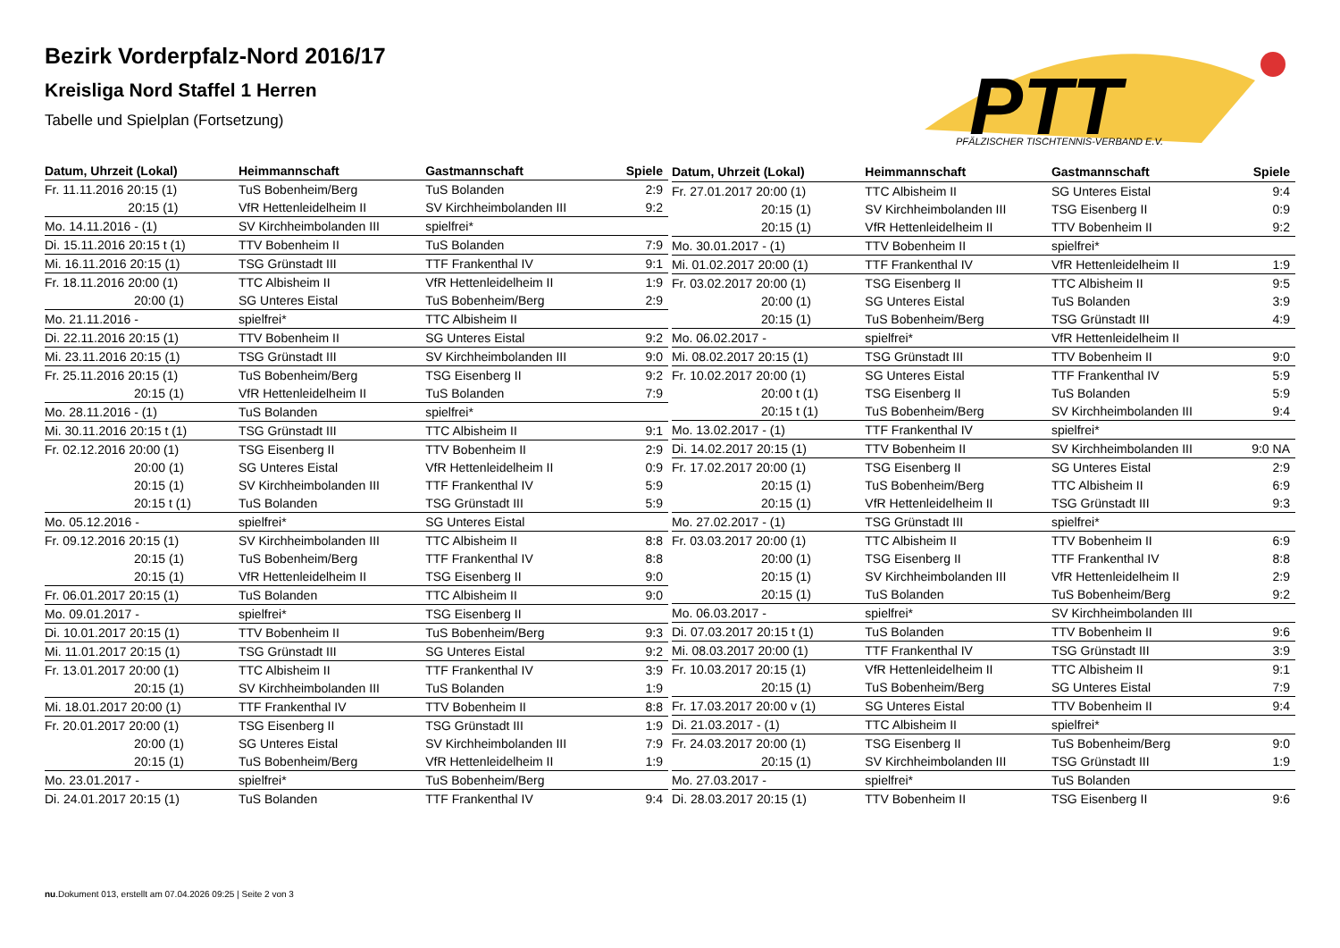PTT
PFÄLZISCHER TISCHTENNIS-VERBAND E.V.
Bezirk Vorderpfalz-Nord 2016/17
Kreisliga Nord Staffel 1 Herren
Tabelle und Spielplan (Fortsetzung)
| Datum, Uhrzeit (Lokal) | Heimmannschaft | Gastmannschaft | Spiele |
| --- | --- | --- | --- |
| Fr. 11.11.2016 20:15 (1) | TuS Bobenheim/Berg | TuS Bolanden | 2:9 |
| 20:15 (1) | VfR Hettenleidelheim II | SV Kirchheimbolanden III | 9:2 |
| Mo. 14.11.2016 - (1) | SV Kirchheimbolanden III | spielfrei* | |
| Di. 15.11.2016 20:15 t (1) | TTV Bobenheim II | TuS Bolanden | 7:9 |
| Mi. 16.11.2016 20:15 (1) | TSG Grünstadt III | TTF Frankenthal IV | 9:1 |
| Fr. 18.11.2016 20:00 (1) | TTC Albisheim II | VfR Hettenleidelheim II | 1:9 |
| 20:00 (1) | SG Unteres Eistal | TuS Bobenheim/Berg | 2:9 |
| Mo. 21.11.2016 - | spielfrei* | TTC Albisheim II | |
| Di. 22.11.2016 20:15 (1) | TTV Bobenheim II | SG Unteres Eistal | 9:2 |
| Mi. 23.11.2016 20:15 (1) | TSG Grünstadt III | SV Kirchheimbolanden III | 9:0 |
| Fr. 25.11.2016 20:15 (1) | TuS Bobenheim/Berg | TSG Eisenberg II | 9:2 |
| 20:15 (1) | VfR Hettenleidelheim II | TuS Bolanden | 7:9 |
| Mo. 28.11.2016 - (1) | TuS Bolanden | spielfrei* | |
| Mi. 30.11.2016 20:15 t (1) | TSG Grünstadt III | TTC Albisheim II | 9:1 |
| Fr. 02.12.2016 20:00 (1) | TSG Eisenberg II | TTV Bobenheim II | 2:9 |
| 20:00 (1) | SG Unteres Eistal | VfR Hettenleidelheim II | 0:9 |
| 20:15 (1) | SV Kirchheimbolanden III | TTF Frankenthal IV | 5:9 |
| 20:15 t (1) | TuS Bolanden | TSG Grünstadt III | 5:9 |
| Mo. 05.12.2016 - | spielfrei* | SG Unteres Eistal | |
| Fr. 09.12.2016 20:15 (1) | SV Kirchheimbolanden III | TTC Albisheim II | 8:8 |
| 20:15 (1) | TuS Bobenheim/Berg | TTF Frankenthal IV | 8:8 |
| 20:15 (1) | VfR Hettenleidelheim II | TSG Eisenberg II | 9:0 |
| Fr. 06.01.2017 20:15 (1) | TuS Bolanden | TTC Albisheim II | 9:0 |
| Mo. 09.01.2017 - | spielfrei* | TSG Eisenberg II | |
| Di. 10.01.2017 20:15 (1) | TTV Bobenheim II | TuS Bobenheim/Berg | 9:3 |
| Mi. 11.01.2017 20:15 (1) | TSG Grünstadt III | SG Unteres Eistal | 9:2 |
| Fr. 13.01.2017 20:00 (1) | TTC Albisheim II | TTF Frankenthal IV | 3:9 |
| 20:15 (1) | SV Kirchheimbolanden III | TuS Bolanden | 1:9 |
| Mi. 18.01.2017 20:00 (1) | TTF Frankenthal IV | TTV Bobenheim II | 8:8 |
| Fr. 20.01.2017 20:00 (1) | TSG Eisenberg II | TSG Grünstadt III | 1:9 |
| 20:00 (1) | SG Unteres Eistal | SV Kirchheimbolanden III | 7:9 |
| 20:15 (1) | TuS Bobenheim/Berg | VfR Hettenleidelheim II | 1:9 |
| Mo. 23.01.2017 - | spielfrei* | TuS Bobenheim/Berg | |
| Di. 24.01.2017 20:15 (1) | TuS Bolanden | TTF Frankenthal IV | 9:4 |
| Datum, Uhrzeit (Lokal) | Heimmannschaft | Gastmannschaft | Spiele |
| --- | --- | --- | --- |
| Fr. 27.01.2017 20:00 (1) | TTC Albisheim II | SG Unteres Eistal | 9:4 |
| 20:15 (1) | SV Kirchheimbolanden III | TSG Eisenberg II | 0:9 |
| 20:15 (1) | VfR Hettenleidelheim II | TTV Bobenheim II | 9:2 |
| Mo. 30.01.2017 - (1) | TTV Bobenheim II | spielfrei* | |
| Mi. 01.02.2017 20:00 (1) | TTF Frankenthal IV | VfR Hettenleidelheim II | 1:9 |
| Fr. 03.02.2017 20:00 (1) | TSG Eisenberg II | TTC Albisheim II | 9:5 |
| 20:00 (1) | SG Unteres Eistal | TuS Bolanden | 3:9 |
| 20:15 (1) | TuS Bobenheim/Berg | TSG Grünstadt III | 4:9 |
| Mo. 06.02.2017 - | spielfrei* | VfR Hettenleidelheim II | |
| Mi. 08.02.2017 20:15 (1) | TSG Grünstadt III | TTV Bobenheim II | 9:0 |
| Fr. 10.02.2017 20:00 (1) | SG Unteres Eistal | TTF Frankenthal IV | 5:9 |
| 20:00 t (1) | TSG Eisenberg II | TuS Bolanden | 5:9 |
| 20:15 t (1) | TuS Bobenheim/Berg | SV Kirchheimbolanden III | 9:4 |
| Mo. 13.02.2017 - (1) | TTF Frankenthal IV | spielfrei* | |
| Di. 14.02.2017 20:15 (1) | TTV Bobenheim II | SV Kirchheimbolanden III | 9:0 NA |
| Fr. 17.02.2017 20:00 (1) | TSG Eisenberg II | SG Unteres Eistal | 2:9 |
| 20:15 (1) | TuS Bobenheim/Berg | TTC Albisheim II | 6:9 |
| 20:15 (1) | VfR Hettenleidelheim II | TSG Grünstadt III | 9:3 |
| Mo. 27.02.2017 - (1) | TSG Grünstadt III | spielfrei* | |
| Fr. 03.03.2017 20:00 (1) | TTC Albisheim II | TTV Bobenheim II | 6:9 |
| 20:00 (1) | TSG Eisenberg II | TTF Frankenthal IV | 8:8 |
| 20:15 (1) | SV Kirchheimbolanden III | VfR Hettenleidelheim II | 2:9 |
| 20:15 (1) | TuS Bolanden | TuS Bobenheim/Berg | 9:2 |
| Mo. 06.03.2017 - | spielfrei* | SV Kirchheimbolanden III | |
| Di. 07.03.2017 20:15 t (1) | TuS Bolanden | TTV Bobenheim II | 9:6 |
| Mi. 08.03.2017 20:00 (1) | TTF Frankenthal IV | TSG Grünstadt III | 3:9 |
| Fr. 10.03.2017 20:15 (1) | VfR Hettenleidelheim II | TTC Albisheim II | 9:1 |
| 20:15 (1) | TuS Bobenheim/Berg | SG Unteres Eistal | 7:9 |
| Fr. 17.03.2017 20:00 v (1) | SG Unteres Eistal | TTV Bobenheim II | 9:4 |
| Di. 21.03.2017 - (1) | TTC Albisheim II | spielfrei* | |
| Fr. 24.03.2017 20:00 (1) | TSG Eisenberg II | TuS Bobenheim/Berg | 9:0 |
| 20:15 (1) | SV Kirchheimbolanden III | TSG Grünstadt III | 1:9 |
| Mo. 27.03.2017 - | spielfrei* | TuS Bolanden | |
| Di. 28.03.2017 20:15 (1) | TTV Bobenheim II | TSG Eisenberg II | 9:6 |
nu.Dokument 013, erstellt am 07.04.2026 09:25 | Seite 2 von 3